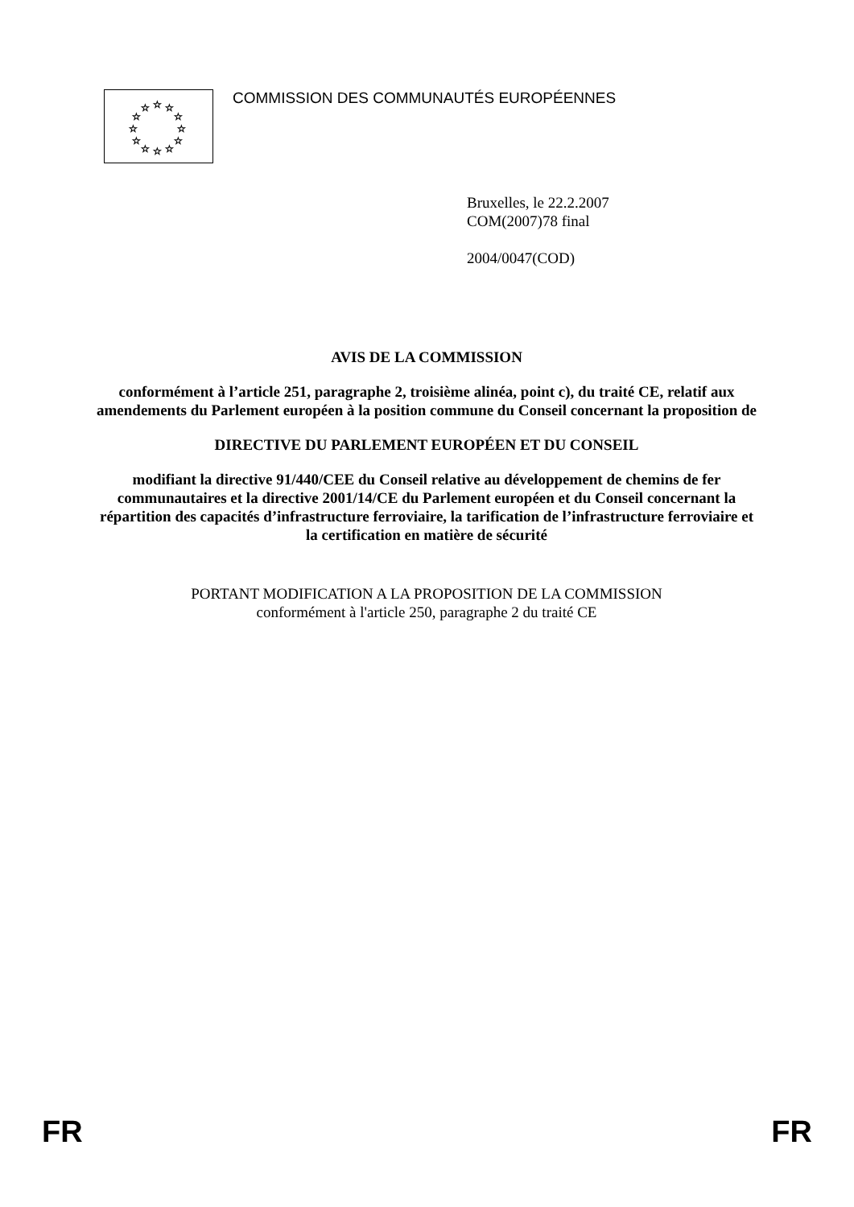☆
☆
☆
☆
☆
☆
☆
☆
☆
☆
☆
☆
COMMISSION DES COMMUNAUTÉS EUROPÉENNES
Bruxelles, le 22.2.2007
COM(2007)78 final
2004/0047(COD)
AVIS DE LA COMMISSION
conformément à l’article 251, paragraphe 2, troisième alinéa, point c), du traité CE, relatif aux amendements du Parlement européen à la position commune du Conseil concernant la proposition de
DIRECTIVE DU PARLEMENT EUROPÉEN ET DU CONSEIL
modifiant la directive 91/440/CEE du Conseil relative au développement de chemins de fer communautaires et la directive 2001/14/CE du Parlement européen et du Conseil concernant la répartition des capacités d’infrastructure ferroviaire, la tarification de l’infrastructure ferroviaire et la certification en matière de sécurité
PORTANT MODIFICATION A LA PROPOSITION DE LA COMMISSION
conformément à l'article 250, paragraphe 2 du traité CE
FR FR